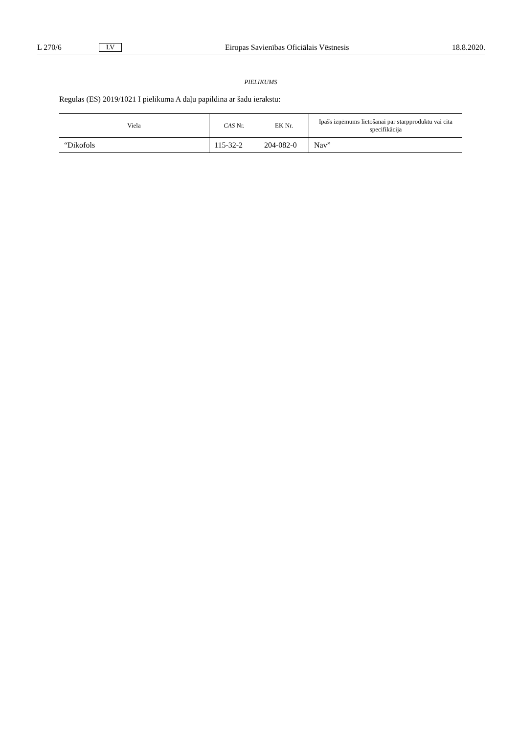L 270/6 LV Eiropas Savienības Oficiālais Vēstnesis 18.8.2020.
PIELIKUMS
Regulas (ES) 2019/1021 I pielikuma A daļu papildina ar šādu ierakstu:
| Viela | CAS Nr. | EK Nr. | Īpašs izņēmums lietošanai par starpproduktu vai cita specifikācija |
| --- | --- | --- | --- |
| “Dikofols | 115-32-2 | 204-082-0 | Nav” |